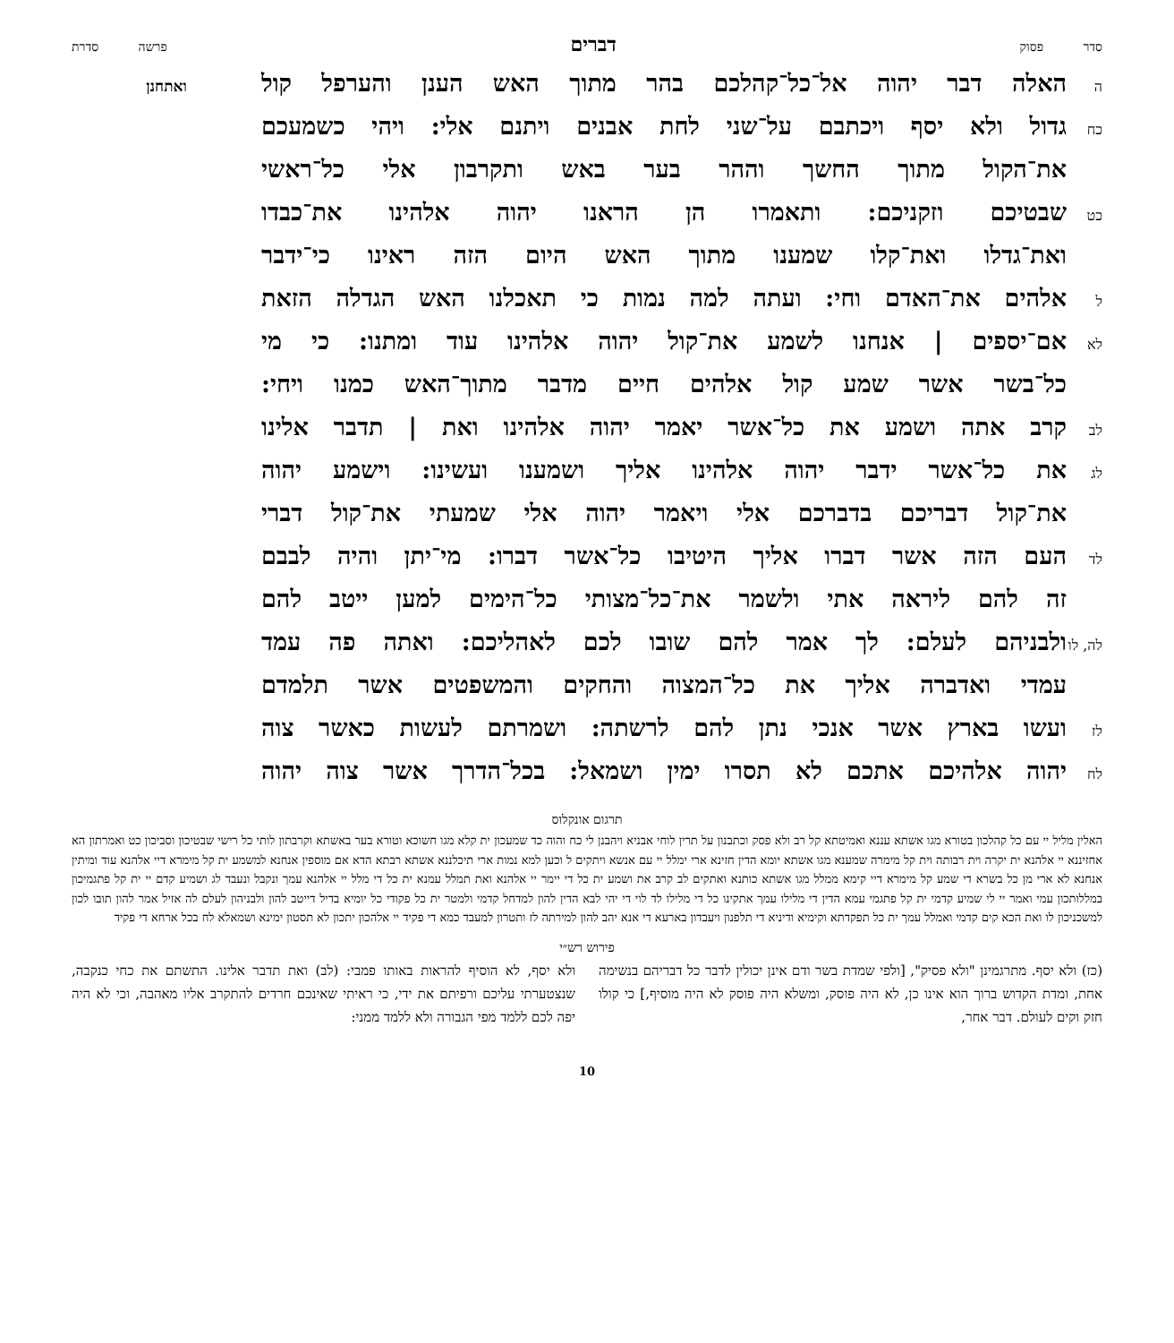סדר פסוק
דברים
פרשה סדרת
ה
האלה דבר יהוה אל־כל־קהלכם בהר מתוך האש הענן והערפל קול
ואתחנן
כח
גדול ולא יסף ויכתבם על־שני לחת אבנים ויתנם אלי: ויהי כשמעכם
את־הקול מתוך החשך וההר בער באש ותקרבון אלי כל־ראשי
כט
שבטיכם וזקניכם: ותאמרו הן הראנו יהוה אלהינו את־כבדו
ואת־גדלו ואת־קלו שמענו מתוך האש היום הזה ראינו כי־ידבר
ל
אלהים את־האדם וחי: ועתה למה נמות כי תאכלנו האש הגדלה הזאת
לא
אם־יספים | אנחנו לשמע את־קול יהוה אלהינו עוד ומתנו: כי מי
כל־בשר אשר שמע קול אלהים חיים מדבר מתוך־האש כמנו ויחי:
לב
קרב אתה ושמע את כל־אשר יאמר יהוה אלהינו ואת | תדבר אלינו
לג
את כל־אשר ידבר יהוה אלהינו אליך ושמענו ועשינו: וישמע יהוה
את־קול דבריכם בדברכם אלי ויאמר יהוה אלי שמעתי את־קול דברי
לד
העם הזה אשר דברו אליך היטיבו כל־אשר דברו: מי־יתן והיה לבבם
זה להם ליראה אתי ולשמר את־כל־מצותי כל־הימים למען ייטב להם
לה, לו
ולבניהם לעלם: לך אמר להם שובו לכם לאהליכם: ואתה פה עמד
עמדי ואדברה אליך את כל־המצוה והחקים והמשפטים אשר תלמדם
לז
ועשו בארץ אשר אנכי נתן להם לרשתה: ושמרתם לעשות כאשר צוה
לח
יהוה אלהיכם אתכם לא תסרו ימין ושמאל: בכל־הדרך אשר צוה יהוה
תרגום אונקלוס
האלין מליל יי עם כל קהלכון בטורא מגו אשתא עננא ואמיטתא קל רב ולא פסק וכתבנון על תרין לוחי אבניא ויהבנן לי כח והוה כד שמעכון ית קלא מגו חשוכא וטורא בער באשתא וקרבתון לותי כל רישי שבטיכון וסביכון כט ואמרתון הא אחזיננא יי אלהנא ית יקרה וית רבותה וית קל מימרה שמענא מגו אשתא יומא הדין חזינא ארי ימלל יי עם אנשא ויתקים ל וכען למא נמות ארי תיכלננא אשתא רבתא הדא אם מוספין אנחנא למשמע ית קל מימרא דיי אלהנא עוד ומיתין אנחנא לא ארי מן כל בשרא די שמע קל מימרא דיי קימא ממלל מגו אשתא כותנא ואתקים לב קרב את ושמע ית כל די יימר יי אלהנא ואת תמלל עמנא ית כל די מלל יי אלהנא עמך ונקבל ונעבד לג ושמיע קדם יי ית קל פתגמיכון במללותכון עמי ואמר יי לי שמיע קדמי ית קל פתגמי עמא הדין די מלילו עמך אתקינו כל די מלילו לד לוי די יהי לבא הדין להון למדחל קדמי ולמטר ית כל פקודי כל יומיא בדיל דייטב להון ולבניהון לעלם לה אזיל אמר להון תובו לכון למשכניכון לו ואת הכא קים קדמי ואמלל עמך ית כל תפקדתא וקימיא ודיניא די תלפנון ויעבדון בארעא די אנא יהב להון למירתה לז ותטרון למעבד כמא די פקיד יי אלהכון יתכון לא תסטון ימינא ושמאלא לח בכל ארחא די פקיד
פירוש רש״י
(כז) ולא יסף. מתרגמינן "ולא פסיק", [ולפי שמדת בשר ודם אינן יכולין לדבר כל דבריהם בנשימה אחת, ומדת הקדוש ברוך הוא אינו כן, לא היה פוסק, ומשלא היה פוסק לא היה מוסיף,] כי קולו חזק וקים לעולם. דבר אחר,
ולא יסף, לא הוסיף להראות באותו פמבי: (לב) ואת תדבר אלינו. התשתם את כחי כנקבה, שנצטערתי עליכם ורפיתם את ידי, כי ראיתי שאינכם חרדים להתקרב אליו מאהבה, וכי לא היה יפה לכם ללמד מפי הגבורה ולא ללמד ממני:
10